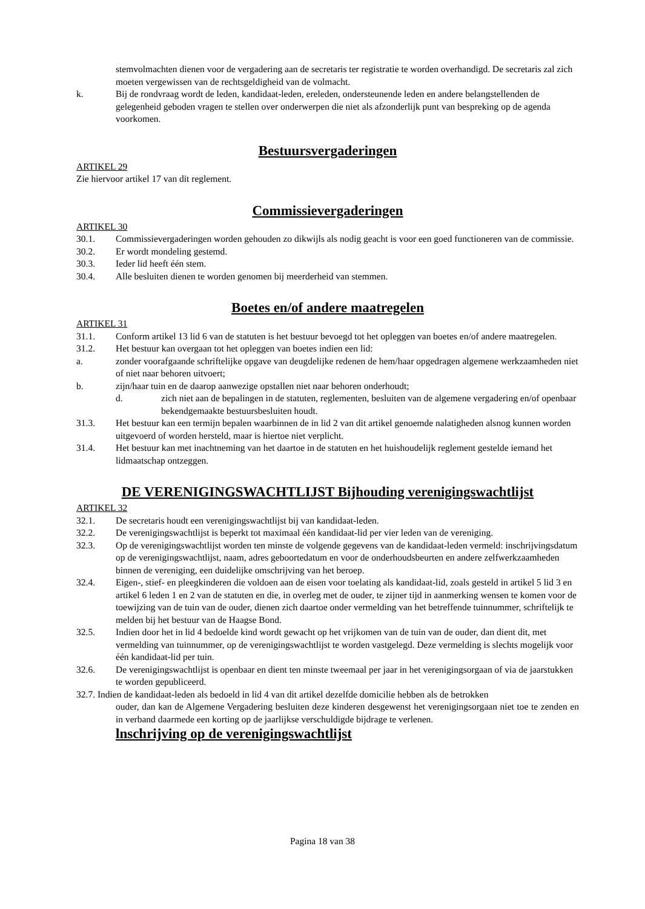stemvolmachten dienen voor de vergadering aan de secretaris ter registratie te worden overhandigd. De secretaris zal zich moeten vergewissen van de rechtsgeldigheid van de volmacht.
k. Bij de rondvraag wordt de leden, kandidaat-leden, ereleden, ondersteunende leden en andere belangstellenden de gelegenheid geboden vragen te stellen over onderwerpen die niet als afzonderlijk punt van bespreking op de agenda voorkomen.
Bestuursvergaderingen
ARTIKEL 29
Zie hiervoor artikel 17 van dit reglement.
Commissievergaderingen
ARTIKEL 30
30.1. Commissievergaderingen worden gehouden zo dikwijls als nodig geacht is voor een goed functioneren van de commissie.
30.2. Er wordt mondeling gestemd.
30.3. Ieder lid heeft één stem.
30.4. Alle besluiten dienen te worden genomen bij meerderheid van stemmen.
Boetes en/of andere maatregelen
ARTIKEL 31
31.1. Conform artikel 13 lid 6 van de statuten is het bestuur bevoegd tot het opleggen van boetes en/of andere maatregelen.
31.2. Het bestuur kan overgaan tot het opleggen van boetes indien een lid:
a. zonder voorafgaande schriftelijke opgave van deugdelijke redenen de hem/haar opgedragen algemene werkzaamheden niet of niet naar behoren uitvoert;
b. zijn/haar tuin en de daarop aanwezige opstallen niet naar behoren onderhoudt;
d. zich niet aan de bepalingen in de statuten, reglementen, besluiten van de algemene vergadering en/of openbaar bekendgemaakte bestuursbesluiten houdt.
31.3. Het bestuur kan een termijn bepalen waarbinnen de in lid 2 van dit artikel genoemde nalatigheden alsnog kunnen worden uitgevoerd of worden hersteld, maar is hiertoe niet verplicht.
31.4. Het bestuur kan met inachtneming van het daartoe in de statuten en het huishoudelijk reglement gestelde iemand het lidmaatschap ontzeggen.
DE VERENIGINGSWACHTLIJST Bijhouding verenigingswachtlijst
ARTIKEL 32
32.1. De secretaris houdt een verenigingswachtlijst bij van kandidaat-leden.
32.2. De verenigingswachtlijst is beperkt tot maximaal één kandidaat-lid per vier leden van de vereniging.
32.3. Op de verenigingswachtlijst worden ten minste de volgende gegevens van de kandidaat-leden vermeld: inschrijvingsdatum op de verenigingswachtlijst, naam, adres geboortedatum en voor de onderhoudsbeurten en andere zelfwerkzaamheden binnen de vereniging, een duidelijke omschrijving van het beroep.
32.4. Eigen-, stief- en pleegkinderen die voldoen aan de eisen voor toelating als kandidaat-lid, zoals gesteld in artikel 5 lid 3 en artikel 6 leden 1 en 2 van de statuten en die, in overleg met de ouder, te zijner tijd in aanmerking wensen te komen voor de toewijzing van de tuin van de ouder, dienen zich daartoe onder vermelding van het betreffende tuinnummer, schriftelijk te melden bij het bestuur van de Haagse Bond.
32.5. Indien door het in lid 4 bedoelde kind wordt gewacht op het vrijkomen van de tuin van de ouder, dan dient dit, met vermelding van tuinnummer, op de verenigingswachtlijst te worden vastgelegd. Deze vermelding is slechts mogelijk voor één kandidaat-lid per tuin.
32.6. De verenigingswachtlijst is openbaar en dient ten minste tweemaal per jaar in het verenigingsorgaan of via de jaarstukken te worden gepubliceerd.
32.7. Indien de kandidaat-leden als bedoeld in lid 4 van dit artikel dezelfde domicilie hebben als de betrokken
ouder, dan kan de Algemene Vergadering besluiten deze kinderen desgewenst het verenigingsorgaan niet toe te zenden en in verband daarmede een korting op de jaarlijkse verschuldigde bijdrage te verlenen.
lnschrijving op de verenigingswachtlijst
Pagina 18 van 38